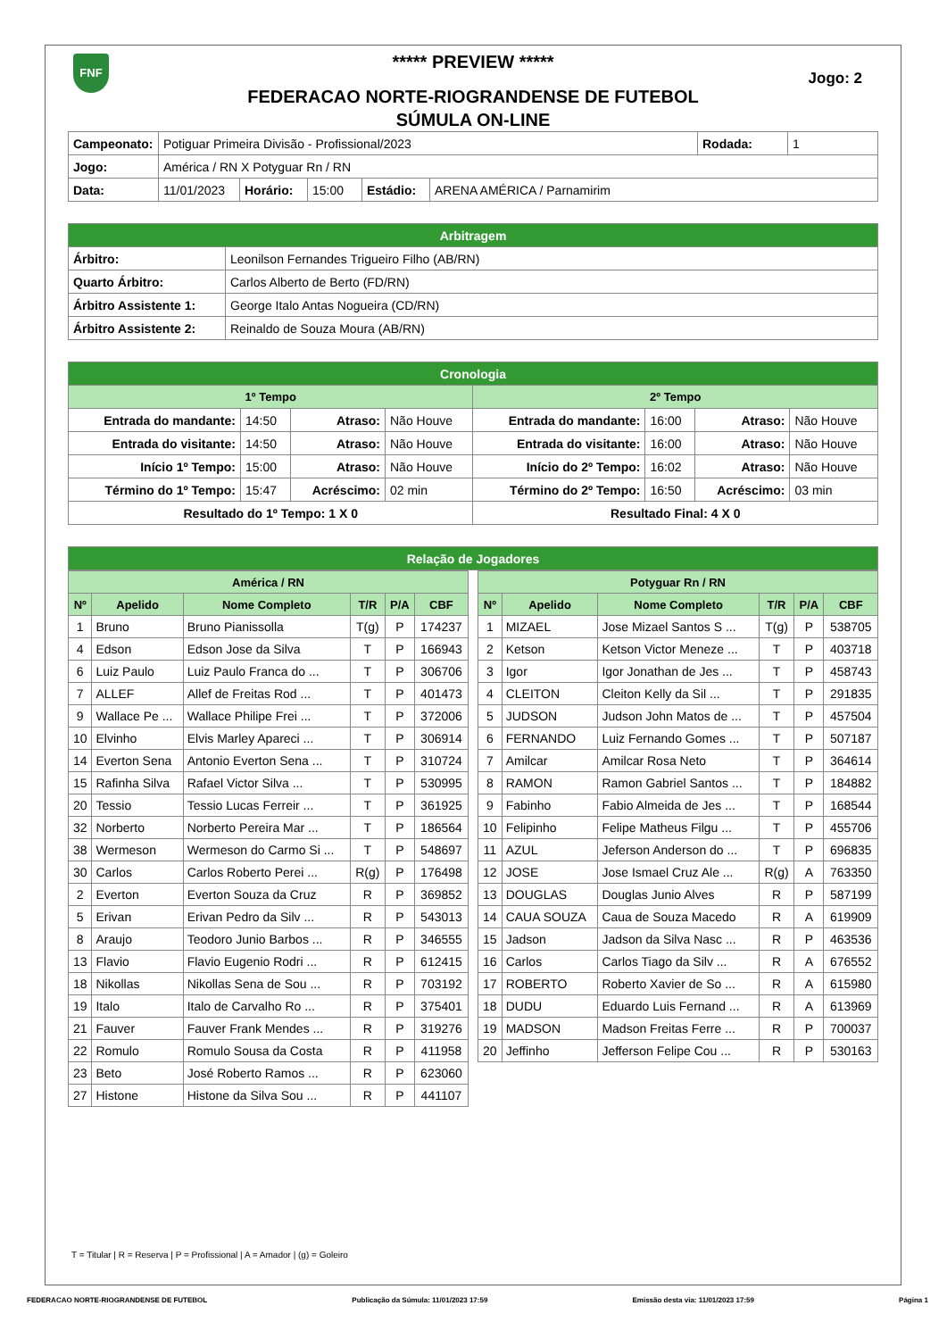FNF
***** PREVIEW *****
Jogo: 2
FEDERACAO NORTE-RIOGRANDENSE DE FUTEBOL
SÚMULA ON-LINE
| Campeonato: | Potiguar Primeira Divisão - Profissional/2023 | | | | | Rodada: | 1 |
| Jogo: | América / RN X Potyguar Rn / RN | | | | | | |
| Data: | 11/01/2023 | Horário: | 15:00 | Estádio: | ARENA AMÉRICA / Parnamirim | | |
| Arbitragem | |
| Árbitro: | Leonilson Fernandes Trigueiro Filho (AB/RN) |
| Quarto Árbitro: | Carlos Alberto de Berto (FD/RN) |
| Árbitro Assistente 1: | George Italo Antas Nogueira (CD/RN) |
| Árbitro Assistente 2: | Reinaldo de Souza Moura (AB/RN) |
| Cronologia | | | | | | | |
| 1º Tempo | | | | 2º Tempo | | | |
| Entrada do mandante: | 14:50 | Atraso: | Não Houve | Entrada do mandante: | 16:00 | Atraso: | Não Houve |
| Entrada do visitante: | 14:50 | Atraso: | Não Houve | Entrada do visitante: | 16:00 | Atraso: | Não Houve |
| Início 1º Tempo: | 15:00 | Atraso: | Não Houve | Início do 2º Tempo: | 16:02 | Atraso: | Não Houve |
| Término do 1º Tempo: | 15:47 | Acréscimo: | 02 min | Término do 2º Tempo: | 16:50 | Acréscimo: | 03 min |
| Resultado do 1º Tempo: 1 X 0 | | | | Resultado Final: 4 X 0 | | | |
| Relação de Jogadores |
| América / RN | | | | | |
| Nº | Apelido | Nome Completo | T/R | P/A | CBF |
| 1 | Bruno | Bruno Pianissolla | T(g) | P | 174237 |
| 4 | Edson | Edson Jose da Silva | T | P | 166943 |
| 6 | Luiz Paulo | Luiz Paulo Franca do ... | T | P | 306706 |
| 7 | ALLEF | Allef de Freitas Rod ... | T | P | 401473 |
| 9 | Wallace Pe ... | Wallace Philipe Frei ... | T | P | 372006 |
| 10 | Elvinho | Elvis Marley Apareci ... | T | P | 306914 |
| 14 | Everton Sena | Antonio Everton Sena ... | T | P | 310724 |
| 15 | Rafinha Silva | Rafael Victor Silva ... | T | P | 530995 |
| 20 | Tessio | Tessio Lucas Ferreir ... | T | P | 361925 |
| 32 | Norberto | Norberto Pereira Mar ... | T | P | 186564 |
| 38 | Wermeson | Wermeson do Carmo Si ... | T | P | 548697 |
| 30 | Carlos | Carlos Roberto Perei ... | R(g) | P | 176498 |
| 2 | Everton | Everton Souza da Cruz | R | P | 369852 |
| 5 | Erivan | Erivan Pedro da Silv ... | R | P | 543013 |
| 8 | Araujo | Teodoro Junio Barbos ... | R | P | 346555 |
| 13 | Flavio | Flavio Eugenio Rodri ... | R | P | 612415 |
| 18 | Nikollas | Nikollas Sena de Sou ... | R | P | 703192 |
| 19 | Italo | Italo de Carvalho Ro ... | R | P | 375401 |
| 21 | Fauver | Fauver Frank Mendes ... | R | P | 319276 |
| 22 | Romulo | Romulo Sousa da Costa | R | P | 411958 |
| 23 | Beto | José Roberto Ramos ... | R | P | 623060 |
| 27 | Histone | Histone da Silva Sou ... | R | P | 441107 |
| Potyguar Rn / RN | | | | | |
| Nº | Apelido | Nome Completo | T/R | P/A | CBF |
| 1 | MIZAEL | Jose Mizael Santos S ... | T(g) | P | 538705 |
| 2 | Ketson | Ketson Victor Meneze ... | T | P | 403718 |
| 3 | Igor | Igor Jonathan de Jes ... | T | P | 458743 |
| 4 | CLEITON | Cleiton Kelly da Sil ... | T | P | 291835 |
| 5 | JUDSON | Judson John Matos de ... | T | P | 457504 |
| 6 | FERNANDO | Luiz Fernando Gomes ... | T | P | 507187 |
| 7 | Amilcar | Amilcar Rosa Neto | T | P | 364614 |
| 8 | RAMON | Ramon Gabriel Santos ... | T | P | 184882 |
| 9 | Fabinho | Fabio Almeida de Jes ... | T | P | 168544 |
| 10 | Felipinho | Felipe Matheus Filgu ... | T | P | 455706 |
| 11 | AZUL | Jeferson Anderson do ... | T | P | 696835 |
| 12 | JOSE | Jose Ismael Cruz Ale ... | R(g) | A | 763350 |
| 13 | DOUGLAS | Douglas Junio Alves | R | P | 587199 |
| 14 | CAUA SOUZA | Caua de Souza Macedo | R | A | 619909 |
| 15 | Jadson | Jadson da Silva Nasc ... | R | P | 463536 |
| 16 | Carlos | Carlos Tiago da Silv ... | R | A | 676552 |
| 17 | ROBERTO | Roberto Xavier de So ... | R | A | 615980 |
| 18 | DUDU | Eduardo Luis Fernand ... | R | A | 613969 |
| 19 | MADSON | Madson Freitas Ferre ... | R | P | 700037 |
| 20 | Jeffinho | Jefferson Felipe Cou ... | R | P | 530163 |
T = Titular | R = Reserva | P = Profissional | A = Amador | (g) = Goleiro
FEDERACAO NORTE-RIOGRANDENSE DE FUTEBOL Publicação da Súmula: 11/01/2023 17:59 Emissão desta via: 11/01/2023 17:59 Página 1